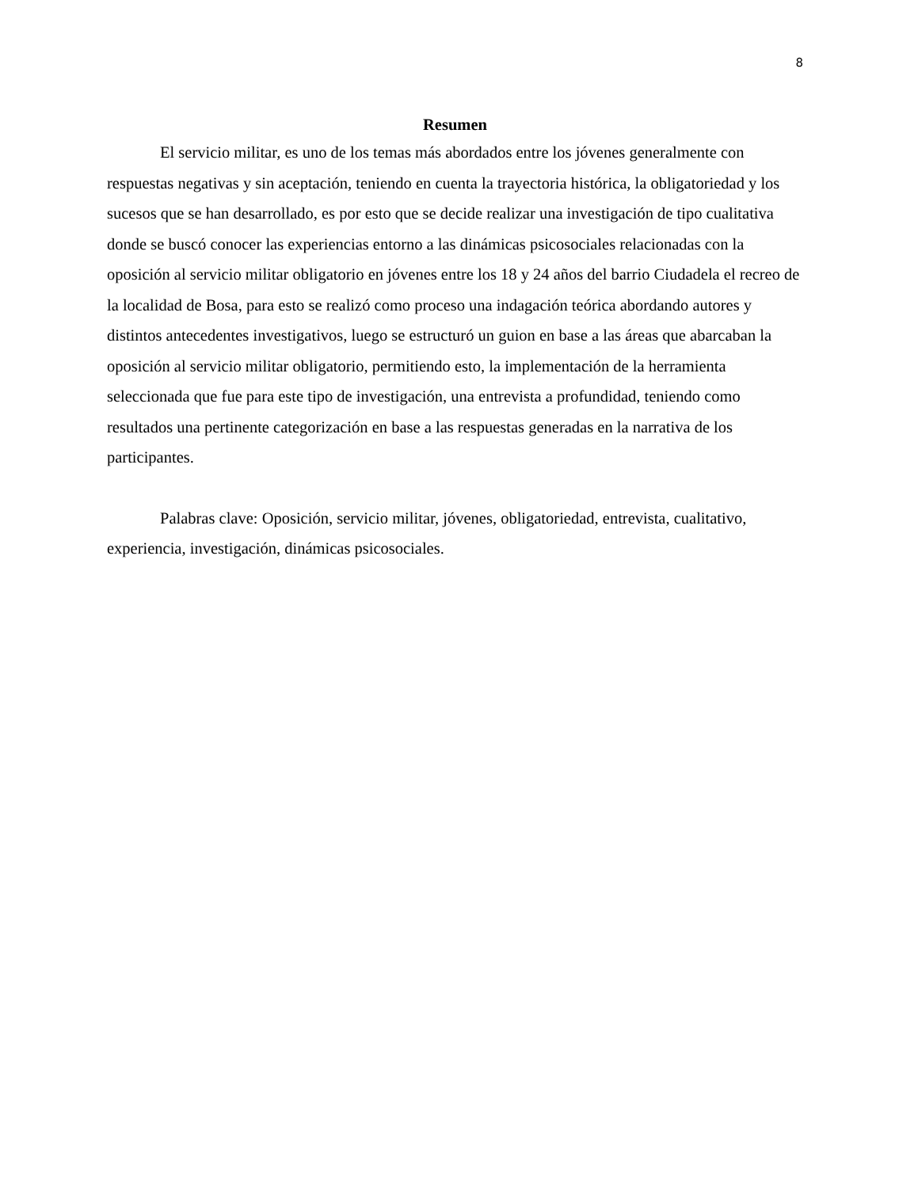8
Resumen
El servicio militar, es uno de los temas más abordados entre los jóvenes generalmente con respuestas negativas y sin aceptación, teniendo en cuenta la trayectoria histórica, la obligatoriedad y los sucesos que se han desarrollado, es por esto que se decide realizar una investigación de tipo cualitativa donde se buscó conocer las experiencias entorno a las dinámicas psicosociales relacionadas con la oposición al servicio militar obligatorio en jóvenes entre los 18 y 24 años del barrio Ciudadela el recreo de la localidad de Bosa, para esto se realizó como proceso una indagación teórica abordando autores y distintos antecedentes investigativos, luego se estructuró un guion en base a las áreas que abarcaban la oposición al servicio militar obligatorio, permitiendo esto, la implementación de la herramienta seleccionada que fue para este tipo de investigación, una entrevista a profundidad, teniendo como resultados una pertinente categorización en base a las respuestas generadas en la narrativa de los participantes.
Palabras clave: Oposición, servicio militar, jóvenes, obligatoriedad, entrevista, cualitativo, experiencia, investigación, dinámicas psicosociales.